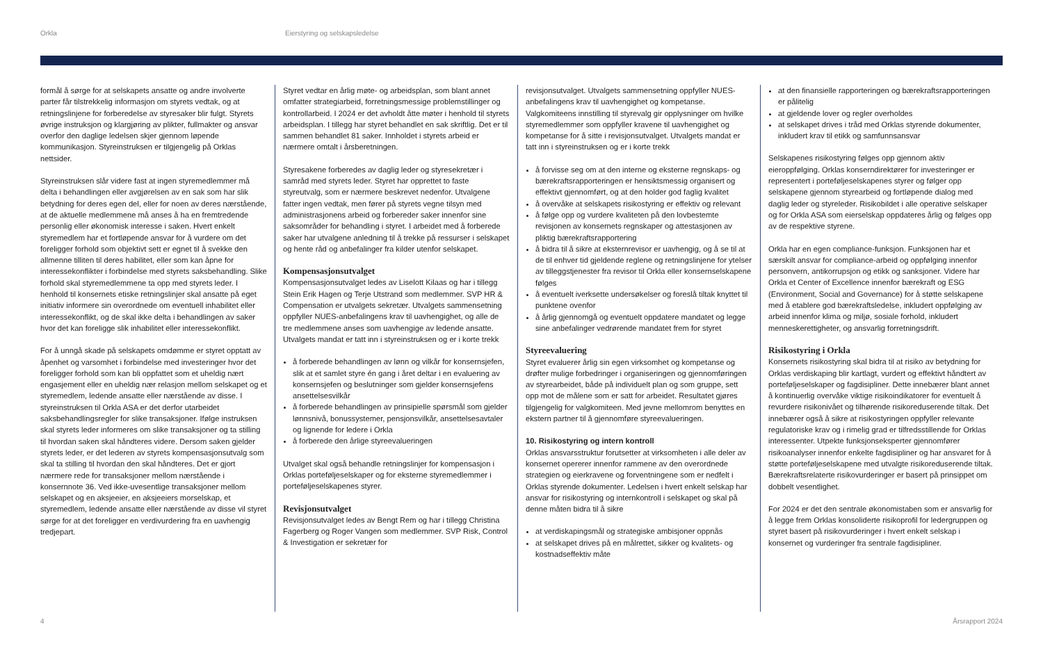Orkla Eierstyring og selskapsledelse
formål å sørge for at selskapets ansatte og andre involverte parter får tilstrekkelig informasjon om styrets vedtak, og at retningslinjene for forberedelse av styresaker blir fulgt. Styrets øvrige instruksjon og klargjøring av plikter, fullmakter og ansvar overfor den daglige ledelsen skjer gjennom løpende kommunikasjon. Styreinstruksen er tilgjengelig på Orklas nettsider.
Styreinstruksen slår videre fast at ingen styremedlemmer må delta i behandlingen eller avgjørelsen av en sak som har slik betydning for deres egen del, eller for noen av deres nærstående, at de aktuelle medlemmene må anses å ha en fremtredende personlig eller økonomisk interesse i saken. Hvert enkelt styremedlem har et fortløpende ansvar for å vurdere om det foreligger forhold som objektivt sett er egnet til å svekke den allmenne tilliten til deres habilitet, eller som kan åpne for interessekonflikter i forbindelse med styrets saksbehandling. Slike forhold skal styremedlemmene ta opp med styrets leder. I henhold til konsernets etiske retningslinjer skal ansatte på eget initiativ informere sin overordnede om eventuell inhabilitet eller interessekonflikt, og de skal ikke delta i behandlingen av saker hvor det kan foreligge slik inhabilitet eller interessekonflikt.
For å unngå skade på selskapets omdømme er styret opptatt av åpenhet og varsomhet i forbindelse med investeringer hvor det foreligger forhold som kan bli oppfattet som et uheldig nært engasjement eller en uheldig nær relasjon mellom selskapet og et styremedlem, ledende ansatte eller nærstående av disse. I styreinstruksen til Orkla ASA er det derfor utarbeidet saksbehandlingsregler for slike transaksjoner. Ifølge instruksen skal styrets leder informeres om slike transaksjoner og ta stilling til hvordan saken skal håndteres videre. Dersom saken gjelder styrets leder, er det lederen av styrets kompensasjonsutvalg som skal ta stilling til hvordan den skal håndteres. Det er gjort nærmere rede for transaksjoner mellom nærstående i konsernnote 36. Ved ikke-uvesentlige transaksjoner mellom selskapet og en aksjeeier, en aksjeeiers morselskap, et styremedlem, ledende ansatte eller nærstående av disse vil styret sørge for at det foreligger en verdivurdering fra en uavhengig tredjepart.
Styret vedtar en årlig møte- og arbeidsplan, som blant annet omfatter strategiarbeid, forretningsmessige problemstillinger og kontrollarbeid. I 2024 er det avholdt åtte møter i henhold til styrets arbeidsplan. I tillegg har styret behandlet en sak skriftlig. Det er til sammen behandlet 81 saker. Innholdet i styrets arbeid er nærmere omtalt i årsberetningen.
Styresakene forberedes av daglig leder og styresekretær i samråd med styrets leder. Styret har opprettet to faste styreutvalg, som er nærmere beskrevet nedenfor. Utvalgene fatter ingen vedtak, men fører på styrets vegne tilsyn med administrasjonens arbeid og forbereder saker innenfor sine saksområder for behandling i styret. I arbeidet med å forberede saker har utvalgene anledning til å trekke på ressurser i selskapet og hente råd og anbefalinger fra kilder utenfor selskapet.
Kompensasjonsutvalget
Kompensasjonsutvalget ledes av Liselott Kilaas og har i tillegg Stein Erik Hagen og Terje Utstrand som medlemmer. SVP HR & Compensation er utvalgets sekretær. Utvalgets sammensetning oppfyller NUES-anbefalingens krav til uavhengighet, og alle de tre medlemmene anses som uavhengige av ledende ansatte. Utvalgets mandat er tatt inn i styreinstruksen og er i korte trekk
å forberede behandlingen av lønn og vilkår for konsernsjefen, slik at et samlet styre én gang i året deltar i en evaluering av konsernsjefen og beslutninger som gjelder konsernsjefens ansettelsesvilkår
å forberede behandlingen av prinsipielle spørsmål som gjelder lønnsnivå, bonussystemer, pensjonsvilkår, ansettelsesavtaler og lignende for ledere i Orkla
å forberede den årlige styreevalueringen
Utvalget skal også behandle retningslinjer for kompensasjon i Orklas porteføljeselskaper og for eksterne styremedlemmer i porteføljeselskapenes styrer.
Revisjonsutvalget
Revisjonsutvalget ledes av Bengt Rem og har i tillegg Christina Fagerberg og Roger Vangen som medlemmer. SVP Risk, Control & Investigation er sekretær for
revisjonsutvalget. Utvalgets sammensetning oppfyller NUES-anbefalingens krav til uavhengighet og kompetanse. Valgkomiteens innstilling til styrevalg gir opplysninger om hvilke styremedlemmer som oppfyller kravene til uavhengighet og kompetanse for å sitte i revisjonsutvalget. Utvalgets mandat er tatt inn i styreinstruksen og er i korte trekk
å forvisse seg om at den interne og eksterne regnskaps- og bærekraftsrapporteringen er hensiktsmessig organisert og effektivt gjennomført, og at den holder god faglig kvalitet
å overvåke at selskapets risikostyring er effektiv og relevant
å følge opp og vurdere kvaliteten på den lovbestemte revisjonen av konsernets regnskaper og attestasjonen av pliktig bærekraftsrapportering
å bidra til å sikre at eksternrevisor er uavhengig, og å se til at de til enhver tid gjeldende reglene og retningslinjene for ytelser av tilleggstjenester fra revisor til Orkla eller konsernselskapene følges
å eventuelt iverksette undersøkelser og foreslå tiltak knyttet til punktene ovenfor
å årlig gjennomgå og eventuelt oppdatere mandatet og legge sine anbefalinger vedrørende mandatet frem for styret
Styreevaluering
Styret evaluerer årlig sin egen virksomhet og kompetanse og drøfter mulige forbedringer i organiseringen og gjennomføringen av styrearbeidet, både på individuelt plan og som gruppe, sett opp mot de målene som er satt for arbeidet. Resultatet gjøres tilgjengelig for valgkomiteen. Med jevne mellomrom benyttes en ekstern partner til å gjennomføre styreevalueringen.
10. Risikostyring og intern kontroll
Orklas ansvarsstruktur forutsetter at virksomheten i alle deler av konsernet opererer innenfor rammene av den overordnede strategien og eierkravene og forventningene som er nedfelt i Orklas styrende dokumenter. Ledelsen i hvert enkelt selskap har ansvar for risikostyring og internkontroll i selskapet og skal på denne måten bidra til å sikre
at verdiskapingsmål og strategiske ambisjoner oppnås
at selskapet drives på en målrettet, sikker og kvalitets- og kostnadseffektiv måte
at den finansielle rapporteringen og bærekraftsrapporteringen er pålitelig
at gjeldende lover og regler overholdes
at selskapet drives i tråd med Orklas styrende dokumenter, inkludert krav til etikk og samfunnsansvar
Selskapenes risikostyring følges opp gjennom aktiv eieroppfølging. Orklas konserndirektører for investeringer er representert i porteføljeselskapenes styrer og følger opp selskapene gjennom styrearbeid og fortløpende dialog med daglig leder og styreleder. Risikobildet i alle operative selskaper og for Orkla ASA som eierselskap oppdateres årlig og følges opp av de respektive styrene.
Orkla har en egen compliance-funksjon. Funksjonen har et særskilt ansvar for compliance-arbeid og oppfølging innenfor personvern, antikorrupsjon og etikk og sanksjoner. Videre har Orkla et Center of Excellence innenfor bærekraft og ESG (Environment, Social and Governance) for å støtte selskapene med å etablere god bærekraftsledelse, inkludert oppfølging av arbeid innenfor klima og miljø, sosiale forhold, inkludert menneskerettigheter, og ansvarlig forretningsdrift.
Risikostyring i Orkla
Konsernets risikostyring skal bidra til at risiko av betydning for Orklas verdiskaping blir kartlagt, vurdert og effektivt håndtert av porteføljeselskaper og fagdisipliner. Dette innebærer blant annet å kontinuerlig overvåke viktige risikoindikatorer for eventuelt å revurdere risikonivået og tilhørende risikoreduserende tiltak. Det innebærer også å sikre at risikostyringen oppfyller relevante regulatoriske krav og i rimelig grad er tilfredsstillende for Orklas interessenter. Utpekte funksjonseksperter gjennomfører risikoanalyser innenfor enkelte fagdisipliner og har ansvaret for å støtte porteføljeselskapene med utvalgte risikoreduserende tiltak. Bærekraftsrelaterte risikovurderinger er basert på prinsippet om dobbelt vesentlighet.
For 2024 er det den sentrale økonomistaben som er ansvarlig for å legge frem Orklas konsoliderte risikoprofil for ledergruppen og styret basert på risikovurderinger i hvert enkelt selskap i konsernet og vurderinger fra sentrale fagdisipliner.
4 Årsrapport 2024